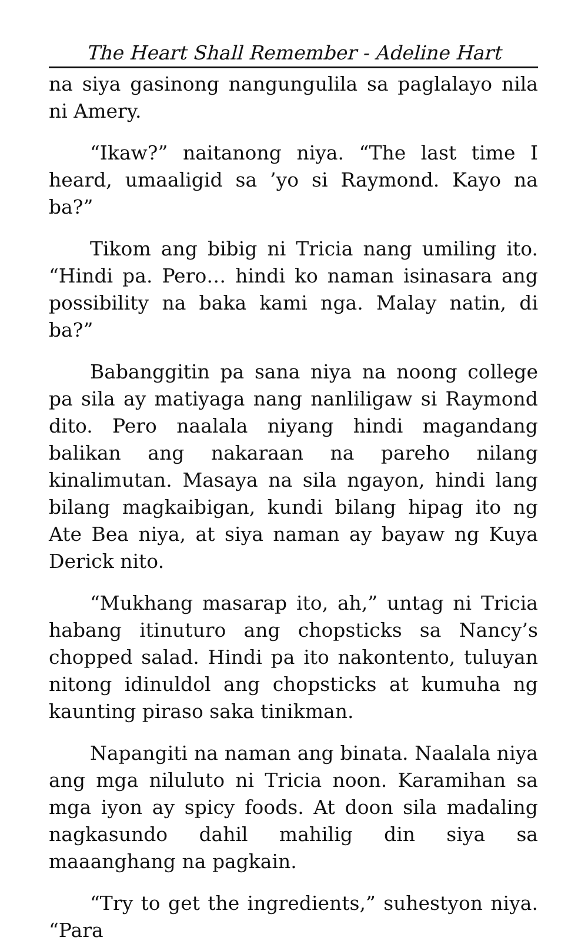The Heart Shall Remember - Adeline Hart
na siya gasinong nangungulila sa paglalayo nila ni Amery.
“Ikaw?” naitanong niya. “The last time I heard, umaaligid sa ’yo si Raymond. Kayo na ba?”
Tikom ang bibig ni Tricia nang umiling ito. “Hindi pa. Pero… hindi ko naman isinasara ang possibility na baka kami nga. Malay natin, di ba?”
Babanggitin pa sana niya na noong college pa sila ay matiyaga nang nanliligaw si Raymond dito. Pero naalala niyang hindi magandang balikan ang nakaraan na pareho nilang kinalimutan. Masaya na sila ngayon, hindi lang bilang magkaibigan, kundi bilang hipag ito ng Ate Bea niya, at siya naman ay bayaw ng Kuya Derick nito.
“Mukhang masarap ito, ah,” untag ni Tricia habang itinuturo ang chopsticks sa Nancy’s chopped salad. Hindi pa ito nakontento, tuluyan nitong idinuldol ang chopsticks at kumuha ng kaunting piraso saka tinikman.
Napangiti na naman ang binata. Naalala niya ang mga niluluto ni Tricia noon. Karamihan sa mga iyon ay spicy foods. At doon sila madaling nagkasundo dahil mahilig din siya sa maaanghang na pagkain.
“Try to get the ingredients,” suhestyon niya. “Para